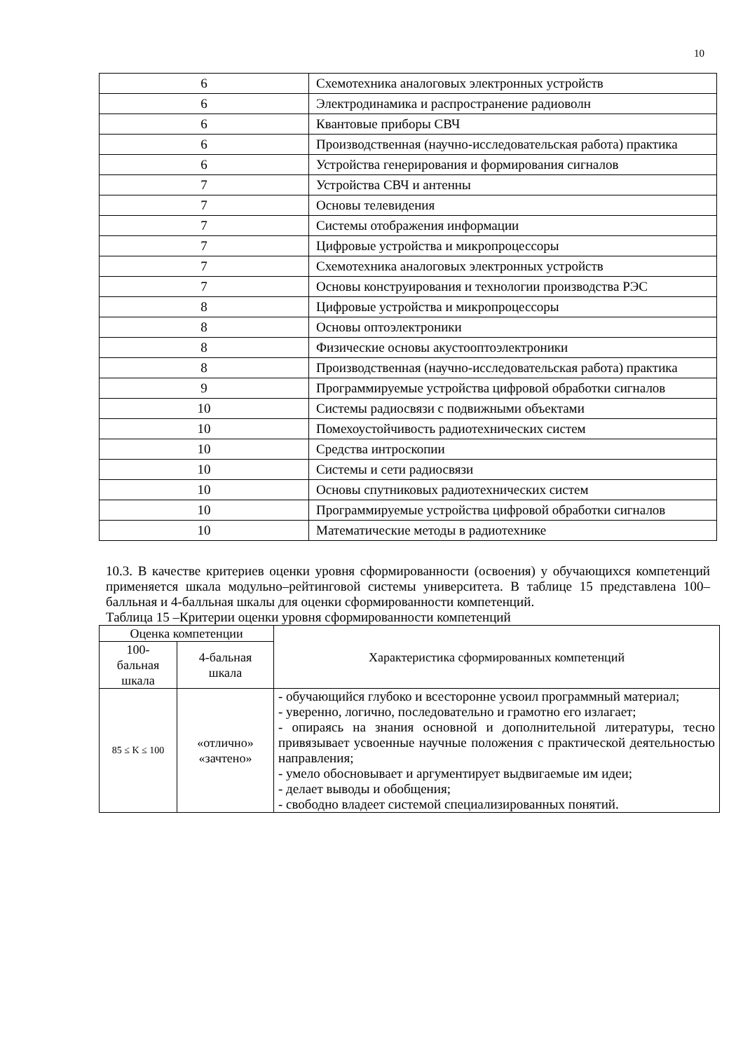10
| 6 | Схемотехника аналоговых электронных устройств |
| 6 | Электродинамика и распространение радиоволн |
| 6 | Квантовые приборы СВЧ |
| 6 | Производственная (научно-исследовательская работа) практика |
| 6 | Устройства генерирования и формирования сигналов |
| 7 | Устройства СВЧ и антенны |
| 7 | Основы телевидения |
| 7 | Системы отображения информации |
| 7 | Цифровые устройства и микропроцессоры |
| 7 | Схемотехника аналоговых электронных устройств |
| 7 | Основы конструирования и технологии производства РЭС |
| 8 | Цифровые устройства и микропроцессоры |
| 8 | Основы оптоэлектроники |
| 8 | Физические основы акустооптоэлектроники |
| 8 | Производственная (научно-исследовательская работа) практика |
| 9 | Программируемые устройства цифровой обработки сигналов |
| 10 | Системы радиосвязи с подвижными объектами |
| 10 | Помехоустойчивость радиотехнических систем |
| 10 | Средства интроскопии |
| 10 | Системы и сети радиосвязи |
| 10 | Основы спутниковых радиотехнических систем |
| 10 | Программируемые устройства цифровой обработки сигналов |
| 10 | Математические методы в радиотехнике |
10.3. В качестве критериев оценки уровня сформированности (освоения) у обучающихся компетенций применяется шкала модульно–рейтинговой системы университета. В таблице 15 представлена 100–балльная и 4-балльная шкалы для оценки сформированности компетенций.
Таблица 15 –Критерии оценки уровня сформированности компетенций
| Оценка компетенции | | Характеристика сформированных компетенций |
| --- | --- | --- |
| 100- бальная шкала | 4-бальная шкала | |
| 85 ≤ K ≤ 100 | «отлично» «зачтено» | - обучающийся глубоко и всесторонне усвоил программный материал; - уверенно, логично, последовательно и грамотно его излагает; - опираясь на знания основной и дополнительной литературы, тесно привязывает усвоенные научные положения с практической деятельностью направления; - умело обосновывает и аргументирует выдвигаемые им идеи; - делает выводы и обобщения; - свободно владеет системой специализированных понятий. |